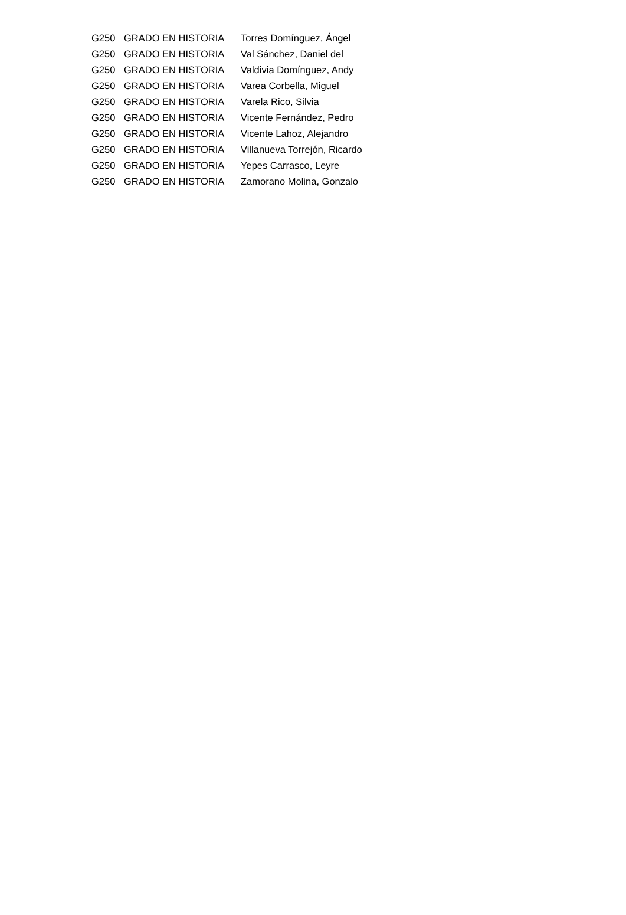| G250 | GRADO EN HISTORIA | Torres Domínguez, Ángel |
| G250 | GRADO EN HISTORIA | Val Sánchez, Daniel del |
| G250 | GRADO EN HISTORIA | Valdivia Domínguez, Andy |
| G250 | GRADO EN HISTORIA | Varea Corbella, Miguel |
| G250 | GRADO EN HISTORIA | Varela Rico, Silvia |
| G250 | GRADO EN HISTORIA | Vicente Fernández, Pedro |
| G250 | GRADO EN HISTORIA | Vicente Lahoz, Alejandro |
| G250 | GRADO EN HISTORIA | Villanueva Torrejón, Ricardo |
| G250 | GRADO EN HISTORIA | Yepes Carrasco, Leyre |
| G250 | GRADO EN HISTORIA | Zamorano Molina, Gonzalo |